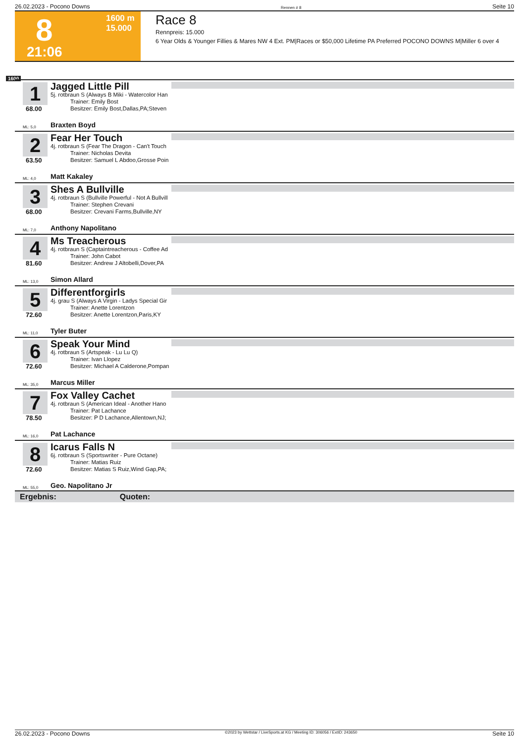26.02.2023 - Pocono Downs Rennen # 8 Seite 10
8
21:06
1600 m
15.000
Race 8
Rennpreis: 15.000
6 Year Olds & Younger Fillies & Mares NW 4 Ext. PM|Races or $50,000 Lifetime PA Preferred POCONO DOWNS M|Miller 6 over 4
1600
1
68.00
Jagged Little Pill
5j. rotbraun S (Always B Miki - Watercolor Han
Trainer: Emily Bost
Besitzer: Emily Bost,Dallas,PA;Steven
ML: 5,0 Braxten Boyd
2
63.50
Fear Her Touch
4j. rotbraun S (Fear The Dragon - Can't Touch
Trainer: Nicholas Devita
Besitzer: Samuel L Abdoo,Grosse Poin
ML: 4,0 Matt Kakaley
3
68.00
Shes A Bullville
4j. rotbraun S (Bullville Powerful - Not A Bullvill
Trainer: Stephen Crevani
Besitzer: Crevani Farms,Bullville,NY
ML: 7,0 Anthony Napolitano
4
81.60
Ms Treacherous
4j. rotbraun S (Captaintreacherous - Coffee Ad
Trainer: John Cabot
Besitzer: Andrew J Altobelli,Dover,PA
ML: 13,0 Simon Allard
5
72.60
Differentforgirls
4j. grau S (Always A Virgin - Ladys Special Gir
Trainer: Anette Lorentzon
Besitzer: Anette Lorentzon,Paris,KY
ML: 11,0 Tyler Buter
6
72.60
Speak Your Mind
4j. rotbraun S (Artspeak - Lu Lu Q)
Trainer: Ivan Llopez
Besitzer: Michael A Calderone,Pompan
ML: 35,0 Marcus Miller
7
78.50
Fox Valley Cachet
4j. rotbraun S (American Ideal - Another Hano
Trainer: Pat Lachance
Besitzer: P D Lachance,Allentown,NJ;
ML: 16,0 Pat Lachance
8
72.60
Icarus Falls N
6j. rotbraun S (Sportswriter - Pure Octane)
Trainer: Matias Ruiz
Besitzer: Matias S Ruiz,Wind Gap,PA;
ML: 55,0 Geo. Napolitano Jr
Ergebnis: Quoten:
26.02.2023 - Pocono Downs ©2023 by Wettstar / LiveSports.at KG / Meeting ID: 306056 / ExtID: 243650 Seite 10